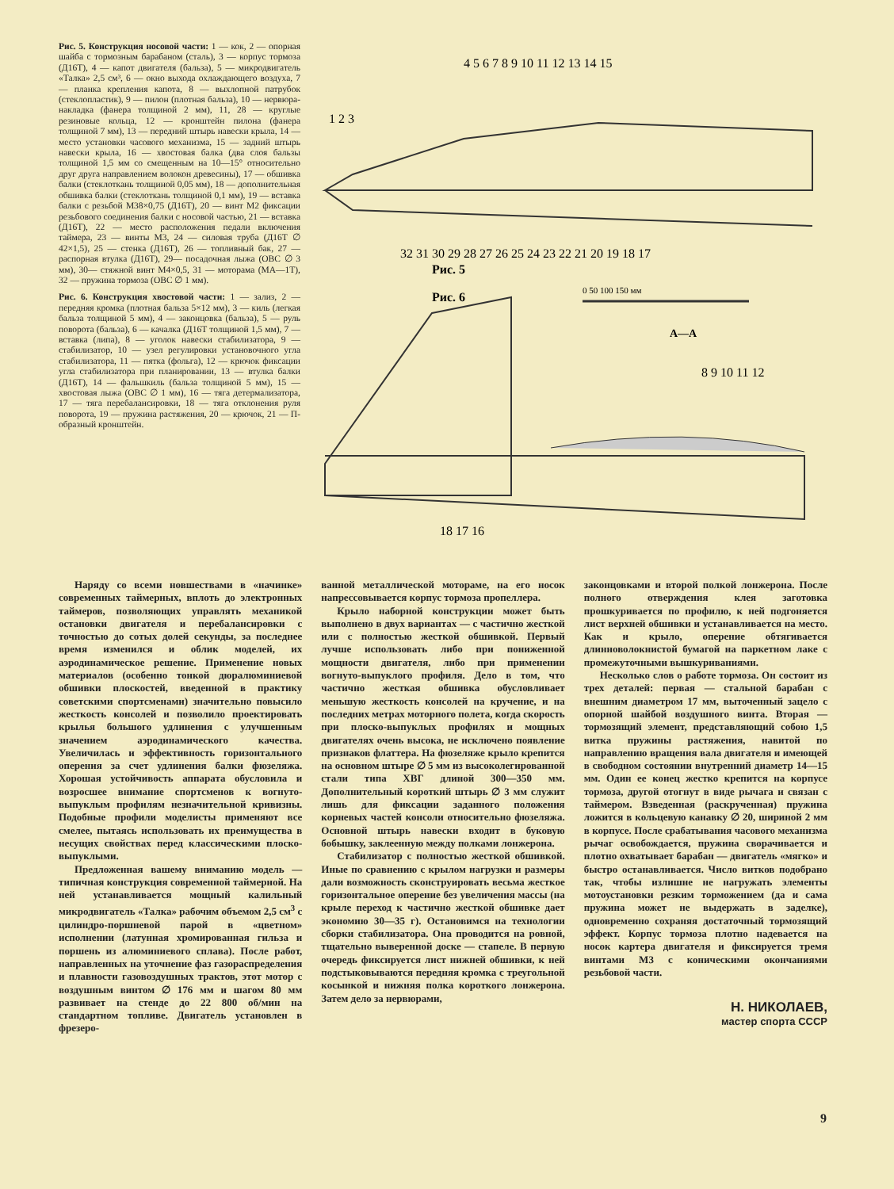Рис. 5. Конструкция носовой части: 1 — кок, 2 — опорная шайба с тормозным барабаном (сталь), 3 — корпус тормоза (Д16Т), 4 — капот двигателя (бальза), 5 — микродвигатель «Талка» 2,5 см³, 6 — окно выхода охлаждающего воздуха, 7 — планка крепления капота, 8 — выхлопной патрубок (стеклопластик), 9 — пилон (плотная бальза), 10 — нервюра-накладка (фанера толщиной 2 мм), 11, 28 — круглые резиновые кольца, 12 — кронштейн пилона (фанера толщиной 7 мм), 13 — передний штырь навески крыла, 14 — место установки часового механизма, 15 — задний штырь навески крыла, 16 — хвостовая балка (два слоя бальзы толщиной 1,5 мм со смещенным на 10—15° относительно друг друга направлением волокон древесины), 17 — обшивка балки (стеклоткань толщиной 0,05 мм), 18 — дополнительная обшивка балки (стеклоткань толщиной 0,1 мм), 19 — вставка балки с резьбой М38×0,75 (Д16Т), 20 — винт М2 фиксации резьбового соединения балки с носовой частью, 21 — вставка (Д16Т), 22 — место расположения педали включения таймера, 23 — винты М3, 24 — силовая труба (Д16Т ∅ 42×1,5), 25 — стенка (Д16Т), 26 — топливный бак, 27 — распорная втулка (Д16Т), 29— посадочная лыжа (ОВС ∅ 3 мм), 30— стяжной винт М4×0,5, 31 — моторама (МА—1Т), 32 — пружина тормоза (ОВС ∅ 1 мм).
Рис. 6. Конструкция хвостовой части: 1 — зализ, 2 — передняя кромка (плотная бальза 5×12 мм), 3 — киль (легкая бальза толщиной 5 мм), 4 — законцовка (бальза), 5 — руль поворота (бальза), 6 — качалка (Д16Т толщиной 1,5 мм), 7 — вставка (липа), 8 — уголок навески стабилизатора, 9 — стабилизатор, 10 — узел регулировки установочного угла стабилизатора, 11 — пятка (фольга), 12 — крючок фиксации угла стабилизатора при планировании, 13 — втулка балки (Д16Т), 14 — фальшкиль (бальза толщиной 5 мм), 15 — хвостовая лыжа (ОВС ∅ 1 мм), 16 — тяга детермализатора, 17 — тяга перебалансировки, 18 — тяга отклонения руля поворота, 19 — пружина растяжения, 20 — крючок, 21 — П-образный кронштейн.
Рис. 5
Рис. 6
0 50 100 150 мм
А—А
4 5 6 7 8 9 10 11 12 13 14 15
1 2 3
32 31 30 29 28 27 26 25 24 23 22 21 20 19 18 17
18 17 16
8 9 10 11 12
Наряду со всеми новшествами в «начинке» современных таймерных, вплоть до электронных таймеров, позволяющих управлять механикой остановки двигателя и перебалансировки с точностью до сотых долей секунды, за последнее время изменился и облик моделей, их аэродинамическое решение. Применение новых материалов (особенно тонкой дюралюминиевой обшивки плоскостей, введенной в практику советскими спортсменами) значительно повысило жесткость консолей и позволило проектировать крылья большого удлинения с улучшенным значением аэродинамического качества. Увеличилась и эффективность горизонтального оперения за счет удлинения балки фюзеляжа. Хорошая устойчивость аппарата обусловила и возросшее внимание спортсменов к вогнуто-выпуклым профилям незначительной кривизны. Подобные профили моделисты применяют все смелее, пытаясь использовать их преимущества в несущих свойствах перед классическими плоско-выпуклыми.
Предложенная вашему вниманию модель — типичная конструкция современной таймерной. На ней устанавливается мощный калильный микродвигатель «Талка» рабочим объемом 2,5 см<sup>3</sup> с цилиндро-поршневой парой в «цветном» исполнении (латунная хромированная гильза и поршень из алюминиевого сплава). После работ, направленных на уточнение фаз газораспределения и плавности газовоздушных трактов, этот мотор с воздушным винтом ∅ 176 мм и шагом 80 мм развивает на стенде до 22 800 об/мин на стандартном топливе. Двигатель установлен в фрезеро-
ванной металлической мотораме, на его носок напрессовывается корпус тормоза пропеллера.
Крыло наборной конструкции может быть выполнено в двух вариантах — с частично жесткой или с полностью жесткой обшивкой. Первый лучше использовать либо при пониженной мощности двигателя, либо при применении вогнуто-выпуклого профиля. Дело в том, что частично жесткая обшивка обусловливает меньшую жесткость консолей на кручение, и на последних метрах моторного полета, когда скорость при плоско-выпуклых профилях и мощных двигателях очень высока, не исключено появление признаков флаттера. На фюзеляже крыло крепится на основном штыре ∅ 5 мм из высоколегированной стали типа ХВГ длиной 300—350 мм. Дополнительный короткий штырь ∅ 3 мм служит лишь для фиксации заданного положения корневых частей консоли относительно фюзеляжа. Основной штырь навески входит в буковую бобышку, заклеенную между полками лонжерона.
Стабилизатор с полностью жесткой обшивкой. Иные по сравнению с крылом нагрузки и размеры дали возможность сконструировать весьма жесткое горизонтальное оперение без увеличения массы (на крыле переход к частично жесткой обшивке дает экономию 30—35 г). Остановимся на технологии сборки стабилизатора. Она проводится на ровной, тщательно выверенной доске — стапеле. В первую очередь фиксируется лист нижней обшивки, к ней подстыковываются передняя кромка с треугольной косынкой и нижняя полка короткого лонжерона. Затем дело за нервюрами,
законцовками и второй полкой лонжерона. После полного отверждения клея заготовка прошкуривается по профилю, к ней подгоняется лист верхней обшивки и устанавливается на место. Как и крыло, оперение обтягивается длинноволокнистой бумагой на паркетном лаке с промежуточными вышкуриваниями.
Несколько слов о работе тормоза. Он состоит из трех деталей: первая — стальной барабан с внешним диаметром 17 мм, выточенный зацело с опорной шайбой воздушного винта. Вторая — тормозящий элемент, представляющий собою 1,5 витка пружины растяжения, навитой по направлению вращения вала двигателя и имеющей в свободном состоянии внутренний диаметр 14—15 мм. Один ее конец жестко крепится на корпусе тормоза, другой отогнут в виде рычага и связан с таймером. Взведенная (раскрученная) пружина ложится в кольцевую канавку ∅ 20, шириной 2 мм в корпусе. После срабатывания часового механизма рычаг освобождается, пружина сворачивается и плотно охватывает барабан — двигатель «мягко» и быстро останавливается. Число витков подобрано так, чтобы излишне не нагружать элементы мотоустановки резким торможением (да и сама пружина может не выдержать в заделке), одновременно сохраняя достаточный тормозящий эффект. Корпус тормоза плотно надевается на носок картера двигателя и фиксируется тремя винтами М3 с коническими окончаниями резьбовой части.
Н. НИКОЛАЕВ,
мастер спорта СССР
9